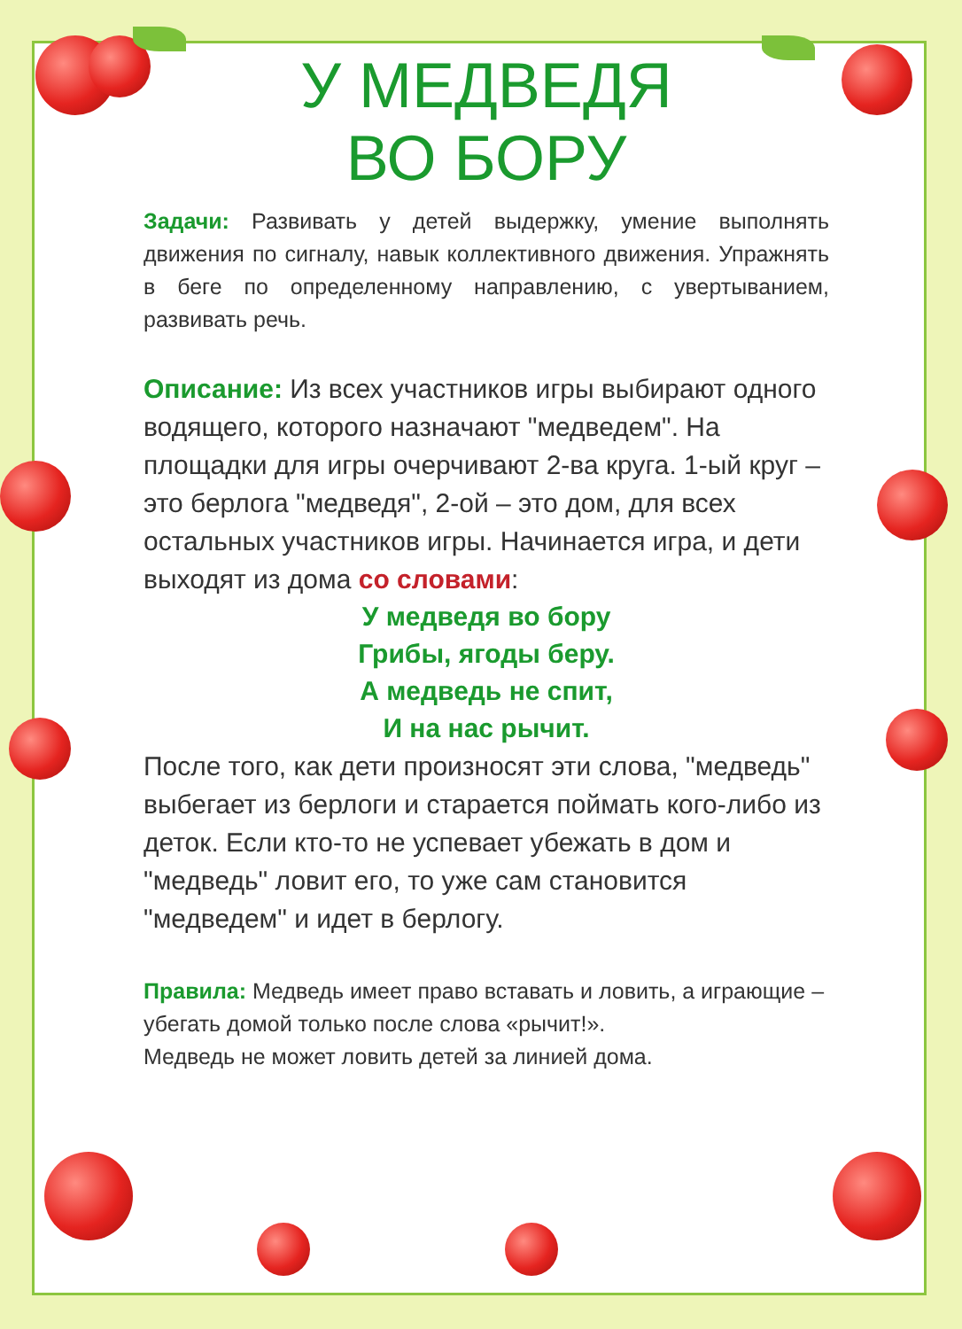У МЕДВЕДЯ
ВО БОРУ
Задачи: Развивать у детей выдержку, умение выполнять движения по сигналу, навык коллективного движения. Упражнять в беге по определенному направлению, с увертыванием, развивать речь.
Описание: Из всех участников игры выбирают одного водящего, которого назначают "медведем". На площадки для игры очерчивают 2-ва круга. 1-ый круг – это берлога "медведя", 2-ой – это дом, для всех остальных участников игры. Начинается игра, и дети выходят из дома со словами:
У медведя во бору
Грибы, ягоды беру.
А медведь не спит,
И на нас рычит.
После того, как дети произносят эти слова, "медведь" выбегает из берлоги и старается поймать кого-либо из деток. Если кто-то не успевает убежать в дом и "медведь" ловит его, то уже сам становится "медведем" и идет в берлогу.
Правила: Медведь имеет право вставать и ловить, а играющие – убегать домой только после слова «рычит!».
Медведь не может ловить детей за линией дома.